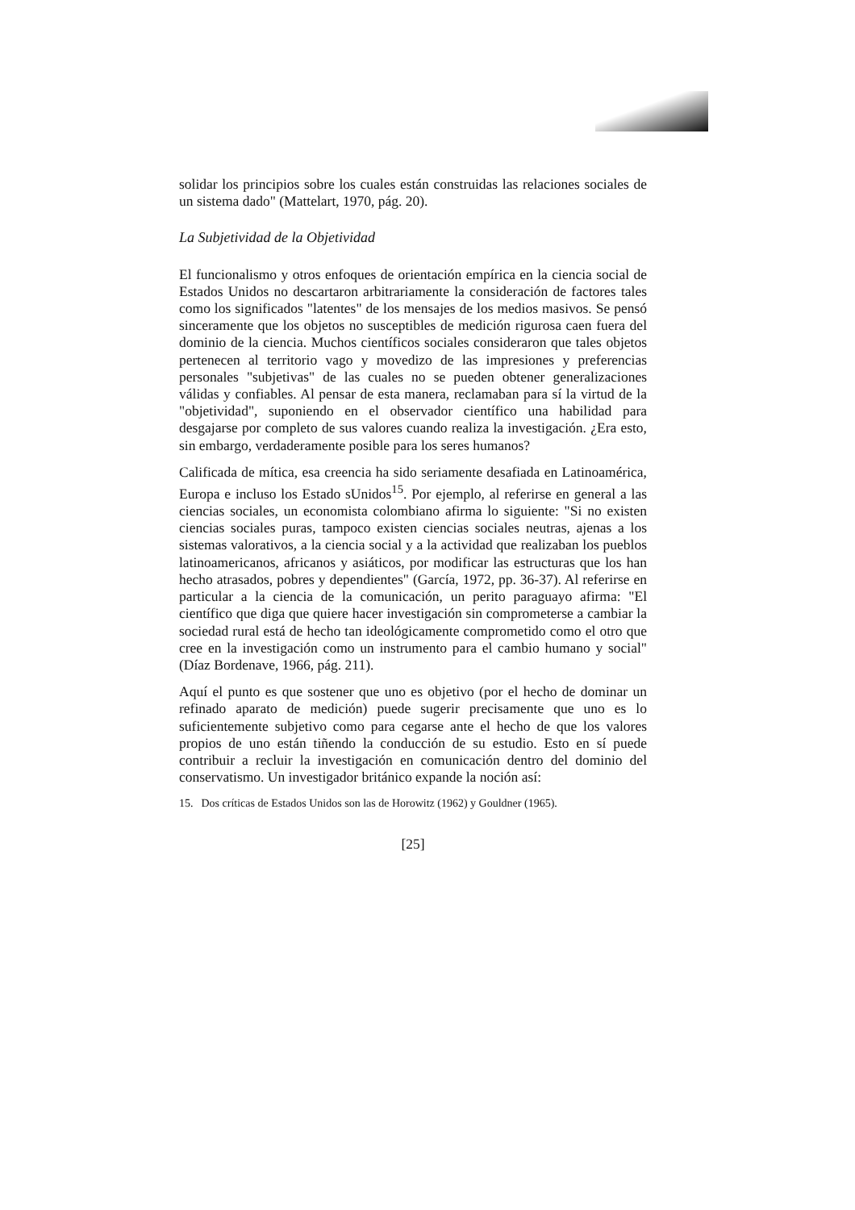solidar los principios sobre los cuales están construidas las relaciones sociales de un sistema dado" (Mattelart, 1970, pág. 20).
La Subjetividad de la Objetividad
El funcionalismo y otros enfoques de orientación empírica en la ciencia social de Estados Unidos no descartaron arbitrariamente la consideración de factores tales como los significados "latentes" de los mensajes de los medios masivos. Se pensó sinceramente que los objetos no susceptibles de medición rigurosa caen fuera del dominio de la ciencia. Muchos científicos sociales consideraron que tales objetos pertenecen al territorio vago y movedizo de las impresiones y preferencias personales "subjetivas" de las cuales no se pueden obtener generalizaciones válidas y confiables. Al pensar de esta manera, reclamaban para sí la virtud de la "objetividad", suponiendo en el observador científico una habilidad para desgajarse por completo de sus valores cuando realiza la investigación. ¿Era esto, sin embargo, verdaderamente posible para los seres humanos?
Calificada de mítica, esa creencia ha sido seriamente desafiada en Latinoamérica, Europa e incluso los Estado sUnidos<sup>15</sup>. Por ejemplo, al referirse en general a las ciencias sociales, un economista colombiano afirma lo siguiente: "Si no existen ciencias sociales puras, tampoco existen ciencias sociales neutras, ajenas a los sistemas valorativos, a la ciencia social y a la actividad que realizaban los pueblos latinoamericanos, africanos y asiáticos, por modificar las estructuras que los han hecho atrasados, pobres y dependientes" (García, 1972, pp. 36-37). Al referirse en particular a la ciencia de la comunicación, un perito paraguayo afirma: "El científico que diga que quiere hacer investigación sin comprometerse a cambiar la sociedad rural está de hecho tan ideológicamente comprometido como el otro que cree en la investigación como un instrumento para el cambio humano y social" (Díaz Bordenave, 1966, pág. 211).
Aquí el punto es que sostener que uno es objetivo (por el hecho de dominar un refinado aparato de medición) puede sugerir precisamente que uno es lo suficientemente subjetivo como para cegarse ante el hecho de que los valores propios de uno están tiñendo la conducción de su estudio. Esto en sí puede contribuir a recluir la investigación en comunicación dentro del dominio del conservatismo. Un investigador británico expande la noción así:
15. Dos críticas de Estados Unidos son las de Horowitz (1962) y Gouldner (1965).
[25]